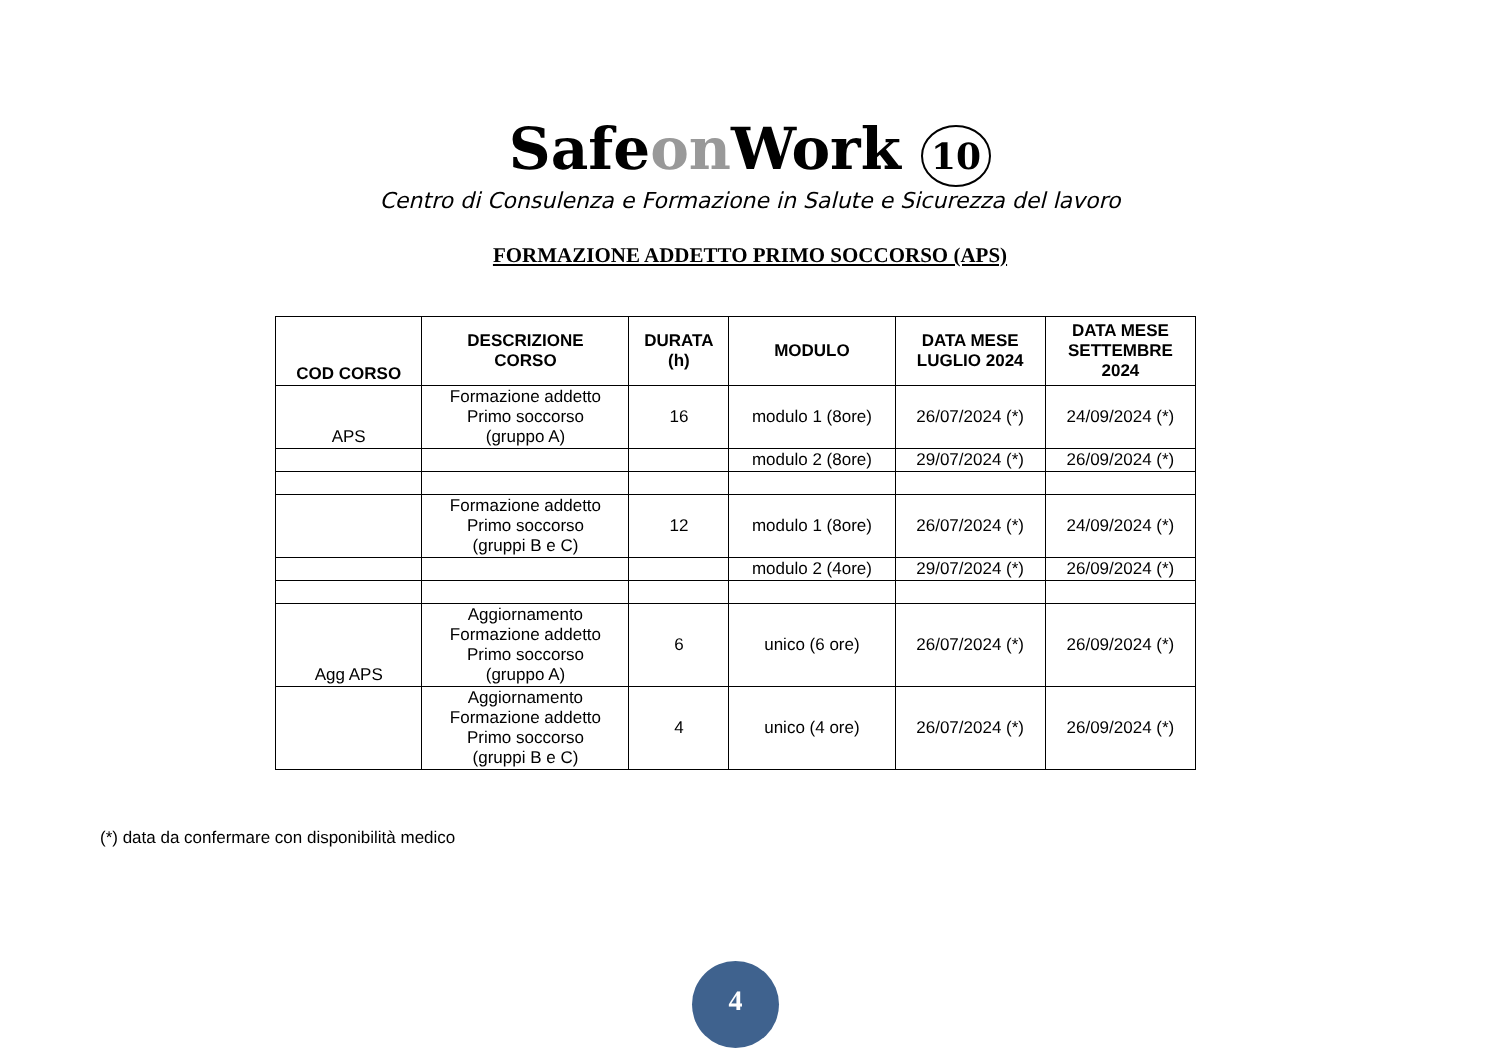Safeon Work 10
Centro di Consulenza e Formazione in Salute e Sicurezza del lavoro
FORMAZIONE ADDETTO PRIMO SOCCORSO (APS)
| COD CORSO | DESCRIZIONE CORSO | DURATA (h) | MODULO | DATA MESE LUGLIO 2024 | DATA MESE SETTEMBRE 2024 |
| --- | --- | --- | --- | --- | --- |
| APS | Formazione addetto Primo soccorso (gruppo A) | 16 | modulo 1 (8ore) | 26/07/2024 (*) | 24/09/2024 (*) |
| | | | modulo 2 (8ore) | 29/07/2024 (*) | 26/09/2024 (*) |
| | Formazione addetto Primo soccorso (gruppi B e C) | 12 | modulo 1 (8ore) | 26/07/2024 (*) | 24/09/2024 (*) |
| | | | modulo 2 (4ore) | 29/07/2024 (*) | 26/09/2024 (*) |
| Agg APS | Aggiornamento Formazione addetto Primo soccorso (gruppo A) | 6 | unico (6 ore) | 26/07/2024 (*) | 26/09/2024 (*) |
| | Aggiornamento Formazione addetto Primo soccorso (gruppi B e C) | 4 | unico (4 ore) | 26/07/2024 (*) | 26/09/2024 (*) |
(*) data da confermare con disponibilità medico
4